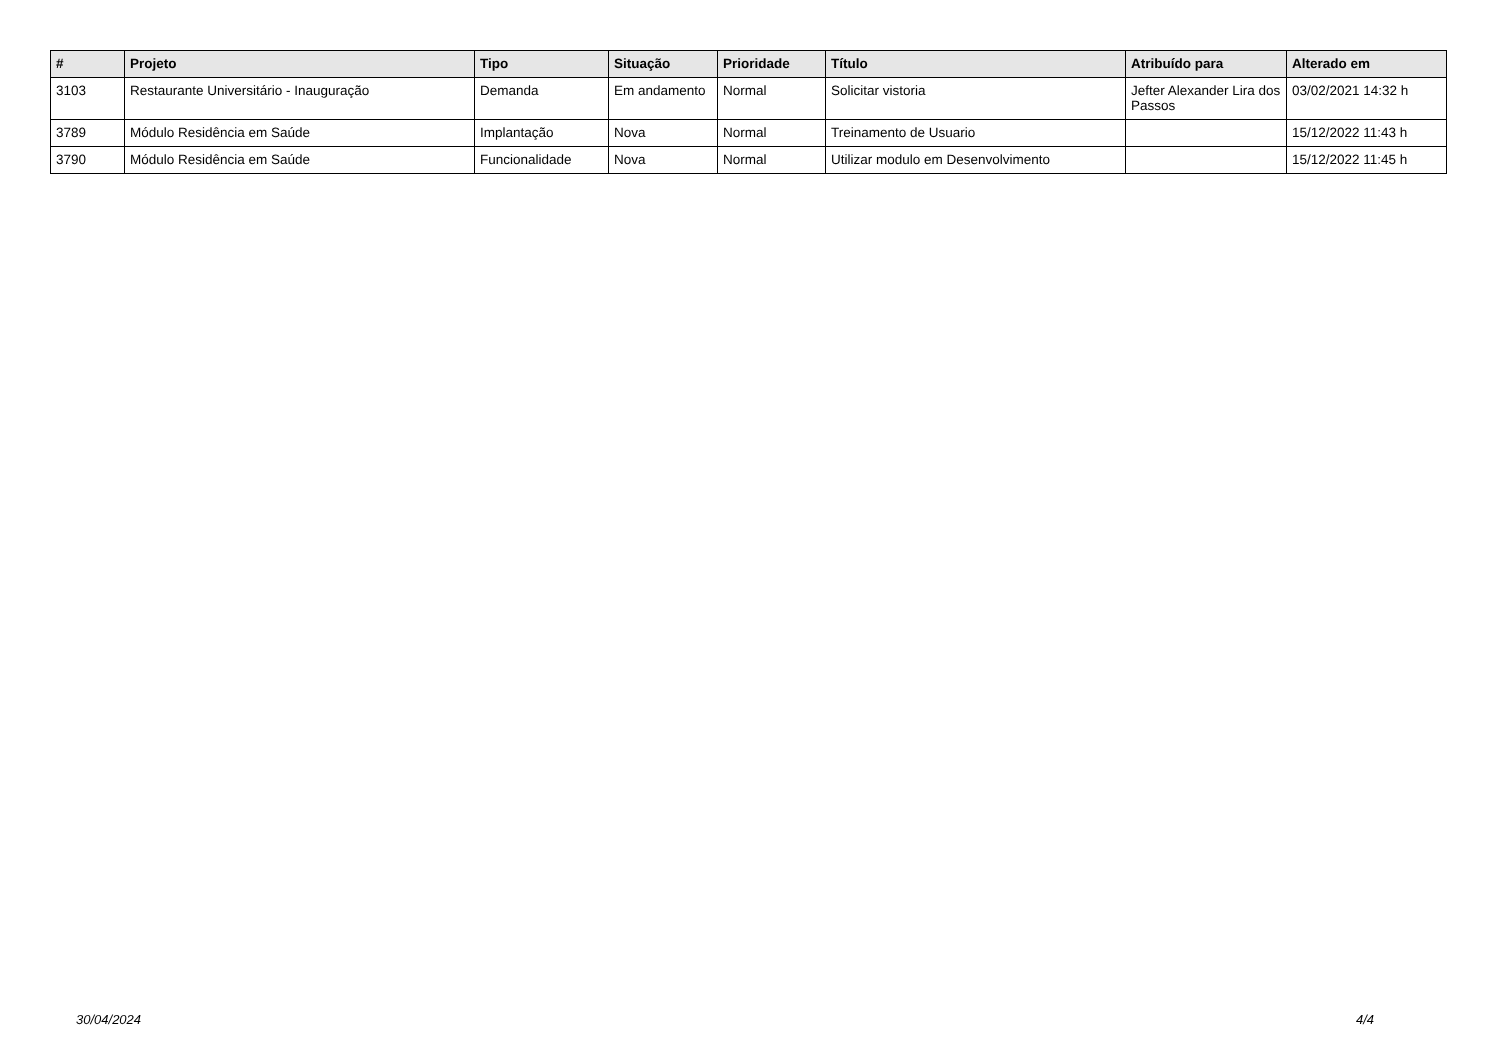| # | Projeto | Tipo | Situação | Prioridade | Título | Atribuído para | Alterado em |
| --- | --- | --- | --- | --- | --- | --- | --- |
| 3103 | Restaurante Universitário - Inauguração | Demanda | Em andamento | Normal | Solicitar vistoria | Jefter Alexander Lira dos Passos | 03/02/2021 14:32 h |
| 3789 | Módulo Residência em Saúde | Implantação | Nova | Normal | Treinamento de Usuario | | 15/12/2022 11:43 h |
| 3790 | Módulo Residência em Saúde | Funcionalidade | Nova | Normal | Utilizar modulo em Desenvolvimento | | 15/12/2022 11:45 h |
30/04/2024 4/4